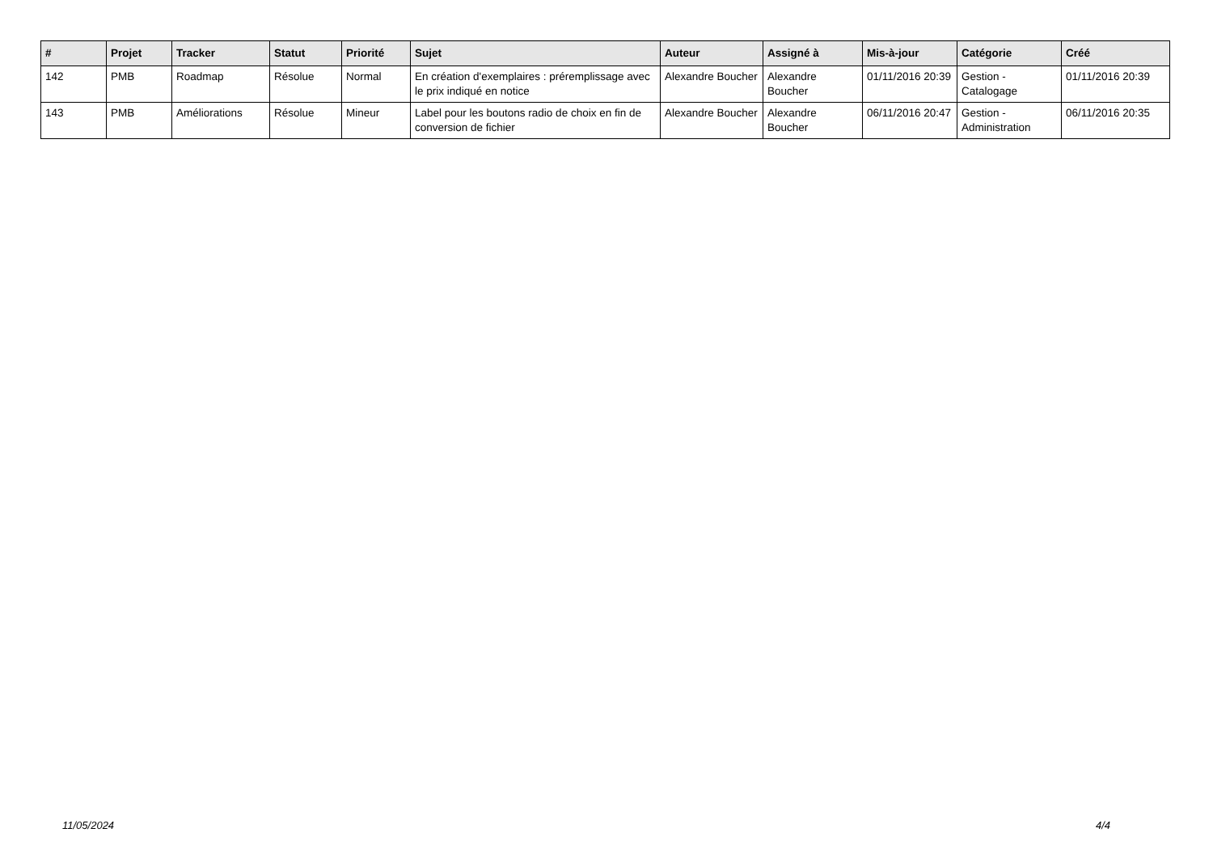| # | Projet | Tracker | Statut | Priorité | Sujet | Auteur | Assigné à | Mis-à-jour | Catégorie | Créé |
| --- | --- | --- | --- | --- | --- | --- | --- | --- | --- | --- |
| 142 | PMB | Roadmap | Résolue | Normal | En création d'exemplaires : préremplissage avec le prix indiqué en notice | Alexandre Boucher | Alexandre Boucher | 01/11/2016 20:39 | Gestion - Catalogage | 01/11/2016 20:39 |
| 143 | PMB | Améliorations | Résolue | Mineur | Label pour les boutons radio de choix en fin de conversion de fichier | Alexandre Boucher | Alexandre Boucher | 06/11/2016 20:47 | Gestion - Administration | 06/11/2016 20:35 |
11/05/2024 4/4